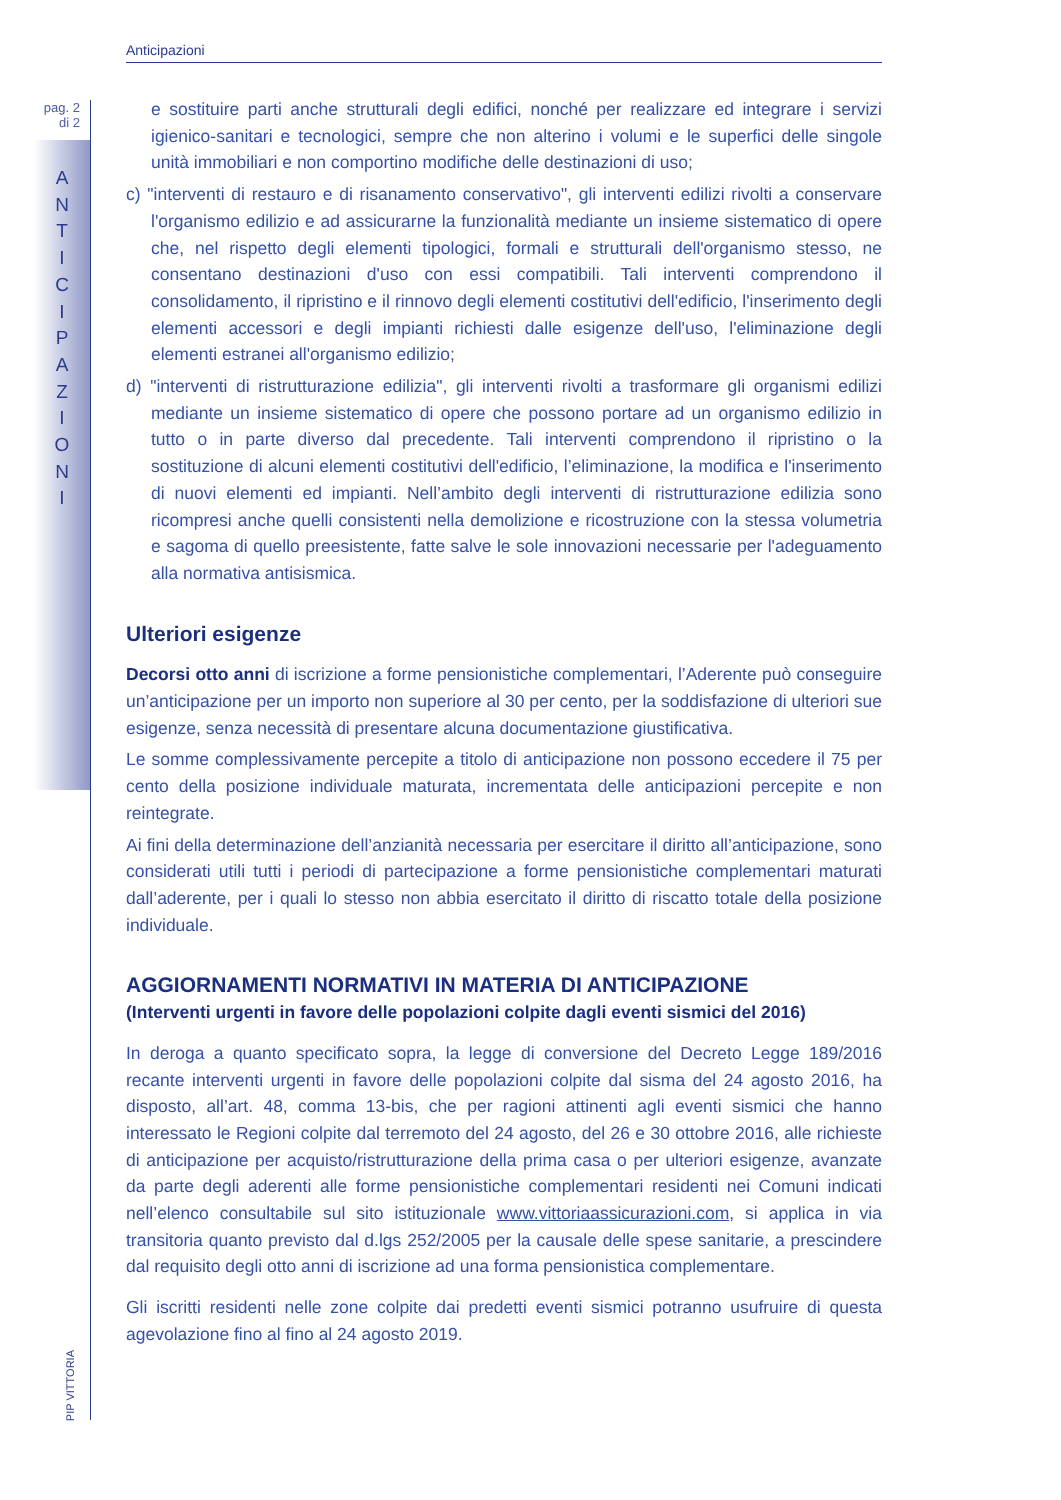Anticipazioni
pag. 2
di 2
A
N
T
I
C
I
P
A
Z
I
O
N
I
PIP VITTORIA
e sostituire parti anche strutturali degli edifici, nonché per realizzare ed integrare i servizi igienico-sanitari e tecnologici, sempre che non alterino i volumi e le superfici delle singole unità immobiliari e non comportino modifiche delle destinazioni di uso;
c) "interventi di restauro e di risanamento conservativo", gli interventi edilizi rivolti a conservare l'organismo edilizio e ad assicurarne la funzionalità mediante un insieme sistematico di opere che, nel rispetto degli elementi tipologici, formali e strutturali dell'organismo stesso, ne consentano destinazioni d'uso con essi compatibili. Tali interventi comprendono il consolidamento, il ripristino e il rinnovo degli elementi costitutivi dell'edificio, l'inserimento degli elementi accessori e degli impianti richiesti dalle esigenze dell'uso, l'eliminazione degli elementi estranei all'organismo edilizio;
d) "interventi di ristrutturazione edilizia", gli interventi rivolti a trasformare gli organismi edilizi mediante un insieme sistematico di opere che possono portare ad un organismo edilizio in tutto o in parte diverso dal precedente. Tali interventi comprendono il ripristino o la sostituzione di alcuni elementi costitutivi dell'edificio, l’eliminazione, la modifica e l'inserimento di nuovi elementi ed impianti. Nell’ambito degli interventi di ristrutturazione edilizia sono ricompresi anche quelli consistenti nella demolizione e ricostruzione con la stessa volumetria e sagoma di quello preesistente, fatte salve le sole innovazioni necessarie per l'adeguamento alla normativa antisismica.
Ulteriori esigenze
Decorsi otto anni di iscrizione a forme pensionistiche complementari, l’Aderente può conseguire un’anticipazione per un importo non superiore al 30 per cento, per la soddisfazione di ulteriori sue esigenze, senza necessità di presentare alcuna documentazione giustificativa.
Le somme complessivamente percepite a titolo di anticipazione non possono eccedere il 75 per cento della posizione individuale maturata, incrementata delle anticipazioni percepite e non reintegrate.
Ai fini della determinazione dell’anzianità necessaria per esercitare il diritto all’anticipazione, sono considerati utili tutti i periodi di partecipazione a forme pensionistiche complementari maturati dall’aderente, per i quali lo stesso non abbia esercitato il diritto di riscatto totale della posizione individuale.
AGGIORNAMENTI NORMATIVI IN MATERIA DI ANTICIPAZIONE
(Interventi urgenti in favore delle popolazioni colpite dagli eventi sismici del 2016)
In deroga a quanto specificato sopra, la legge di conversione del Decreto Legge 189/2016 recante interventi urgenti in favore delle popolazioni colpite dal sisma del 24 agosto 2016, ha disposto, all’art. 48, comma 13-bis, che per ragioni attinenti agli eventi sismici che hanno interessato le Regioni colpite dal terremoto del 24 agosto, del 26 e 30 ottobre 2016, alle richieste di anticipazione per acquisto/ristrutturazione della prima casa o per ulteriori esigenze, avanzate da parte degli aderenti alle forme pensionistiche complementari residenti nei Comuni indicati nell’elenco consultabile sul sito istituzionale www.vittoriaassicurazioni.com, si applica in via transitoria quanto previsto dal d.lgs 252/2005 per la causale delle spese sanitarie, a prescindere dal requisito degli otto anni di iscrizione ad una forma pensionistica complementare.
Gli iscritti residenti nelle zone colpite dai predetti eventi sismici potranno usufruire di questa agevolazione fino al fino al 24 agosto 2019.